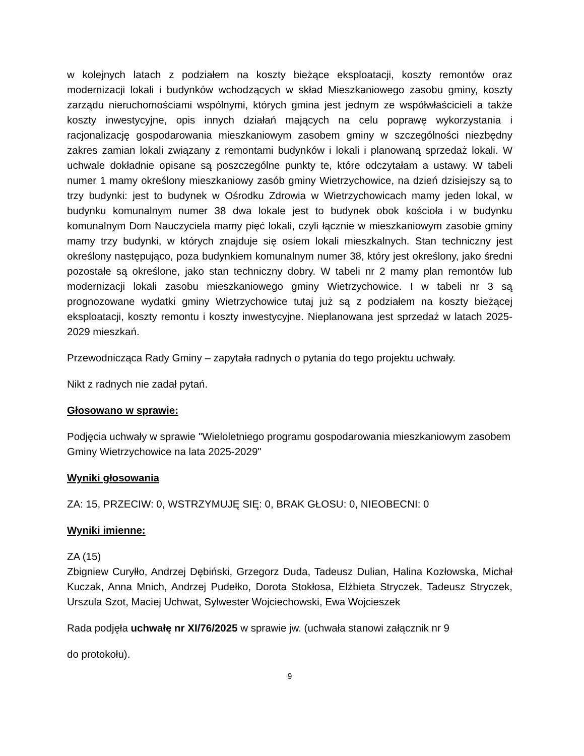w kolejnych latach z podziałem na koszty bieżące eksploatacji, koszty remontów oraz modernizacji lokali i budynków wchodzących w skład Mieszkaniowego zasobu gminy, koszty zarządu nieruchomościami wspólnymi, których gmina jest jednym ze współwłaścicieli a także koszty inwestycyjne, opis innych działań mających na celu poprawę wykorzystania i racjonalizację gospodarowania mieszkaniowym zasobem gminy w szczególności niezbędny zakres zamian lokali związany z remontami budynków i lokali i planowaną sprzedaż lokali. W uchwale dokładnie opisane są poszczególne punkty te, które odczytałam a ustawy. W tabeli numer 1 mamy określony mieszkaniowy zasób gminy Wietrzychowice, na dzień dzisiejszy są to trzy budynki: jest to budynek w Ośrodku Zdrowia w Wietrzychowicach mamy jeden lokal, w budynku komunalnym numer 38 dwa lokale jest to budynek obok kościoła i w budynku komunalnym Dom Nauczyciela mamy pięć lokali, czyli łącznie w mieszkaniowym zasobie gminy mamy trzy budynki, w których znajduje się osiem lokali mieszkalnych. Stan techniczny jest określony następująco, poza budynkiem komunalnym numer 38, który jest określony, jako średni pozostałe są określone, jako stan techniczny dobry. W tabeli nr 2 mamy plan remontów lub modernizacji lokali zasobu mieszkaniowego gminy Wietrzychowice. I w tabeli nr 3 są prognozowane wydatki gminy Wietrzychowice tutaj już są z podziałem na koszty bieżącej eksploatacji, koszty remontu i koszty inwestycyjne. Nieplanowana jest sprzedaż w latach 2025-2029 mieszkań.
Przewodnicząca Rady Gminy – zapytała radnych o pytania do tego projektu uchwały.
Nikt z radnych nie zadał pytań.
Głosowano w sprawie:
Podjęcia uchwały w sprawie "Wieloletniego programu gospodarowania mieszkaniowym zasobem Gminy Wietrzychowice na lata 2025-2029"
Wyniki głosowania
ZA: 15, PRZECIW: 0, WSTRZYMUJĘ SIĘ: 0, BRAK GŁOSU: 0, NIEOBECNI: 0
Wyniki imienne:
ZA (15)
Zbigniew Curyłło, Andrzej Dębiński, Grzegorz Duda, Tadeusz Dulian, Halina Kozłowska, Michał Kuczak, Anna Mnich, Andrzej Pudełko, Dorota Stokłosa, Elżbieta Stryczek, Tadeusz Stryczek, Urszula Szot, Maciej Uchwat, Sylwester Wojciechowski, Ewa Wojcieszek
Rada podjęła uchwałę nr XI/76/2025 w sprawie jw. (uchwała stanowi załącznik nr 9
do protokołu).
9